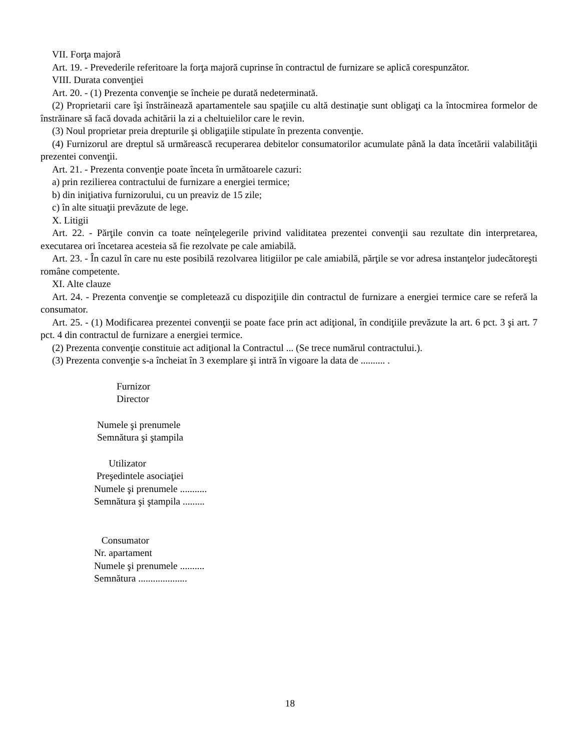VII. Forţa majoră
Art. 19. - Prevederile referitoare la forţa majoră cuprinse în contractul de furnizare se aplică corespunzător.
VIII. Durata convenţiei
Art. 20. - (1) Prezenta convenţie se încheie pe durată nedeterminată.
(2) Proprietarii care îşi înstrăinează apartamentele sau spaţiile cu altă destinaţie sunt obligaţi ca la întocmirea formelor de înstrăinare să facă dovada achitării la zi a cheltuielilor care le revin.
(3) Noul proprietar preia drepturile şi obligaţiile stipulate în prezenta convenţie.
(4) Furnizorul are dreptul să urmărească recuperarea debitelor consumatorilor acumulate până la data încetării valabilităţii prezentei convenţii.
Art. 21. - Prezenta convenţie poate înceta în următoarele cazuri:
a) prin rezilierea contractului de furnizare a energiei termice;
b) din iniţiativa furnizorului, cu un preaviz de 15 zile;
c) în alte situaţii prevăzute de lege.
X. Litigii
Art. 22. - Părţile convin ca toate neînţelegerile privind validitatea prezentei convenţii sau rezultate din interpretarea, executarea ori încetarea acesteia să fie rezolvate pe cale amiabilă.
Art. 23. - În cazul în care nu este posibilă rezolvarea litigiilor pe cale amiabilă, părţile se vor adresa instanţelor judecătoreşti române competente.
XI. Alte clauze
Art. 24. - Prezenta convenţie se completează cu dispoziţiile din contractul de furnizare a energiei termice care se referă la consumator.
Art. 25. - (1) Modificarea prezentei convenţii se poate face prin act adiţional, în condiţiile prevăzute la art. 6 pct. 3 şi art. 7 pct. 4 din contractul de furnizare a energiei termice.
(2) Prezenta convenţie constituie act adiţional la Contractul ... (Se trece numărul contractului.).
(3) Prezenta convenţie s-a încheiat în 3 exemplare şi intră în vigoare la data de .......... .
Furnizor Director
Numele şi prenumele Semnătura şi ştampila
Utilizator Preşedintele asociaţiei Numele şi prenumele ........... Semnătura şi ştampila .........
Consumator Nr. apartament Numele şi prenumele .......... Semnătura ....................
18